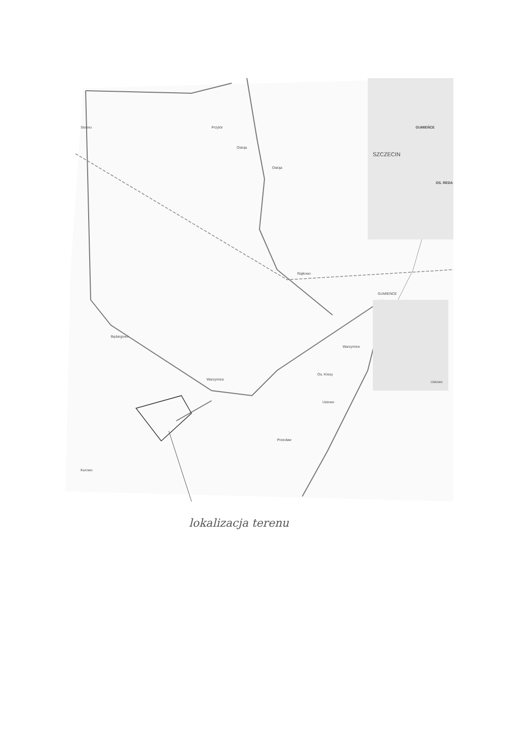Stobno
Przytór
Ostoja
Ostoja
GUMIEŃCE
SZCZECIN
OS. REDA
Rajkowo
GUMIEŃCE
Będargowo
Warzymice
Warzymice
Os. Kresy
Ustowo
Ustowo
Przecław
Kurowo
lokalizacja terenu